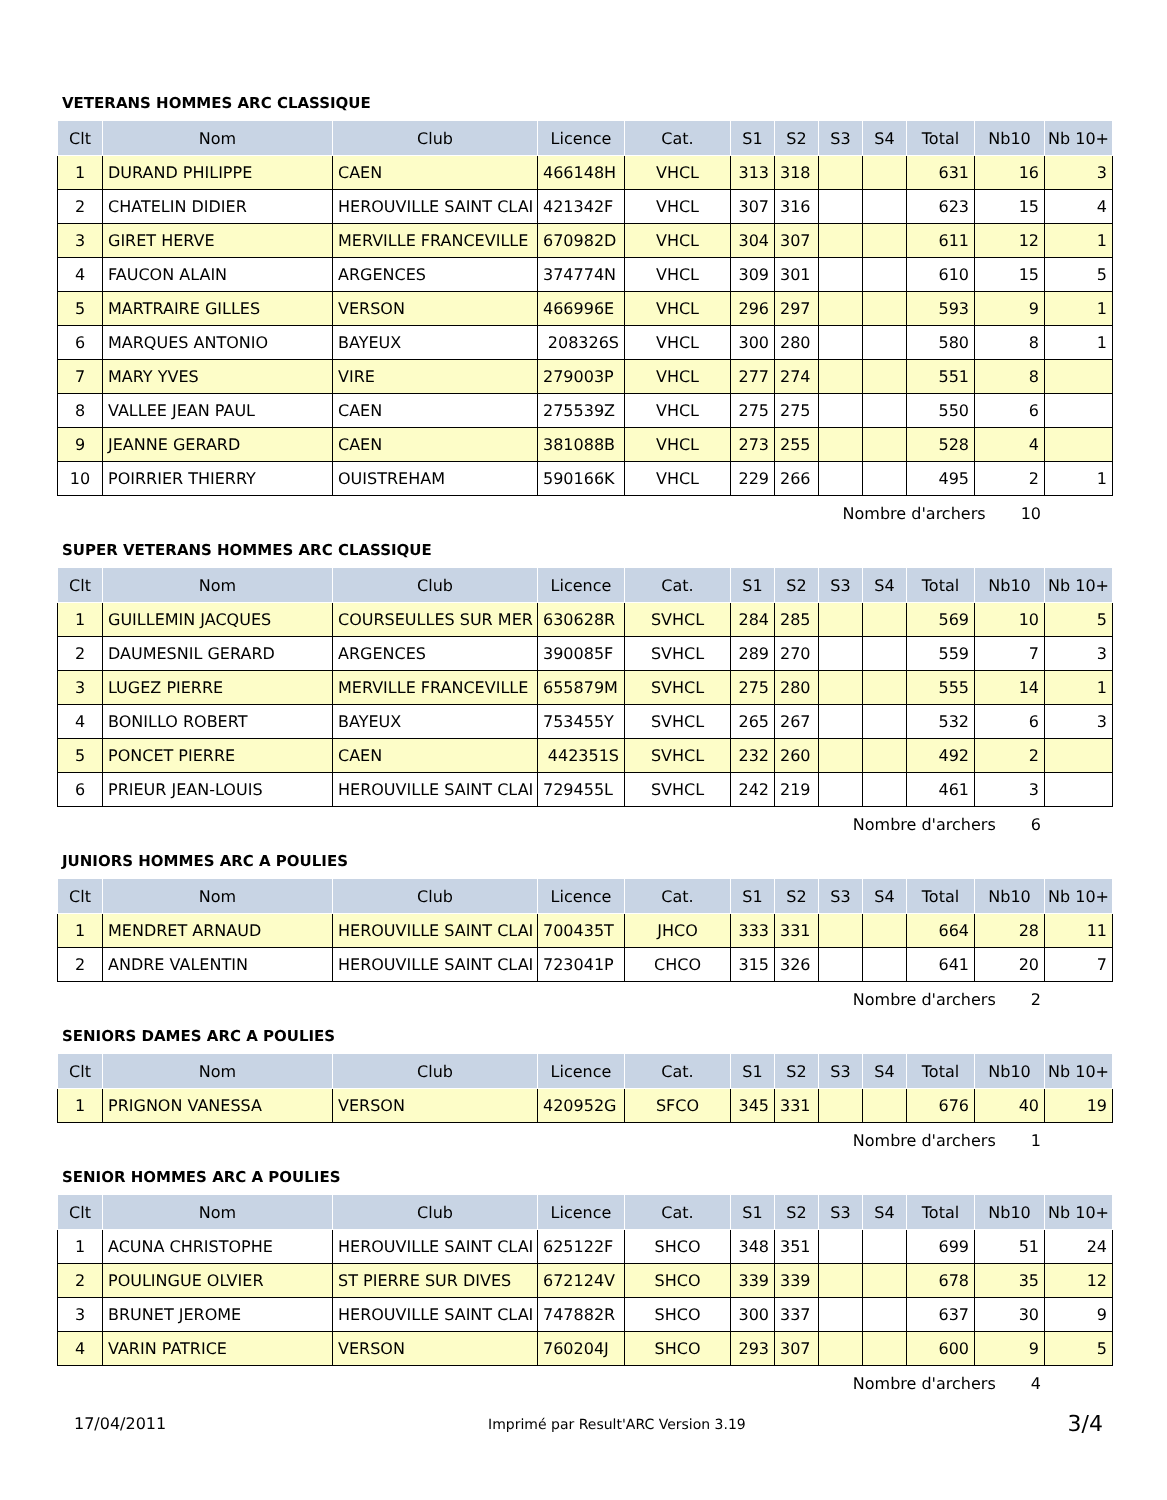VETERANS HOMMES ARC CLASSIQUE
| Clt | Nom | Club | Licence | Cat. | S1 | S2 | S3 | S4 | Total | Nb10 | Nb 10+ |
| --- | --- | --- | --- | --- | --- | --- | --- | --- | --- | --- | --- |
| 1 | DURAND PHILIPPE | CAEN | 466148H | VHCL | 313 | 318 | | | 631 | 16 | 3 |
| 2 | CHATELIN DIDIER | HEROUVILLE SAINT CLAI | 421342F | VHCL | 307 | 316 | | | 623 | 15 | 4 |
| 3 | GIRET HERVE | MERVILLE FRANCEVILLE | 670982D | VHCL | 304 | 307 | | | 611 | 12 | 1 |
| 4 | FAUCON ALAIN | ARGENCES | 374774N | VHCL | 309 | 301 | | | 610 | 15 | 5 |
| 5 | MARTRAIRE GILLES | VERSON | 466996E | VHCL | 296 | 297 | | | 593 | 9 | 1 |
| 6 | MARQUES ANTONIO | BAYEUX | 208326S | VHCL | 300 | 280 | | | 580 | 8 | 1 |
| 7 | MARY YVES | VIRE | 279003P | VHCL | 277 | 274 | | | 551 | 8 | |
| 8 | VALLEE JEAN PAUL | CAEN | 275539Z | VHCL | 275 | 275 | | | 550 | 6 | |
| 9 | JEANNE GERARD | CAEN | 381088B | VHCL | 273 | 255 | | | 528 | 4 | |
| 10 | POIRRIER THIERRY | OUISTREHAM | 590166K | VHCL | 229 | 266 | | | 495 | 2 | 1 |
Nombre d'archers 10
SUPER VETERANS HOMMES ARC CLASSIQUE
| Clt | Nom | Club | Licence | Cat. | S1 | S2 | S3 | S4 | Total | Nb10 | Nb 10+ |
| --- | --- | --- | --- | --- | --- | --- | --- | --- | --- | --- | --- |
| 1 | GUILLEMIN JACQUES | COURSEULLES SUR MER | 630628R | SVHCL | 284 | 285 | | | 569 | 10 | 5 |
| 2 | DAUMESNIL GERARD | ARGENCES | 390085F | SVHCL | 289 | 270 | | | 559 | 7 | 3 |
| 3 | LUGEZ PIERRE | MERVILLE FRANCEVILLE | 655879M | SVHCL | 275 | 280 | | | 555 | 14 | 1 |
| 4 | BONILLO ROBERT | BAYEUX | 753455Y | SVHCL | 265 | 267 | | | 532 | 6 | 3 |
| 5 | PONCET PIERRE | CAEN | 442351S | SVHCL | 232 | 260 | | | 492 | 2 | |
| 6 | PRIEUR JEAN-LOUIS | HEROUVILLE SAINT CLAI | 729455L | SVHCL | 242 | 219 | | | 461 | 3 | |
Nombre d'archers 6
JUNIORS HOMMES ARC A POULIES
| Clt | Nom | Club | Licence | Cat. | S1 | S2 | S3 | S4 | Total | Nb10 | Nb 10+ |
| --- | --- | --- | --- | --- | --- | --- | --- | --- | --- | --- | --- |
| 1 | MENDRET ARNAUD | HEROUVILLE SAINT CLAI | 700435T | JHCO | 333 | 331 | | | 664 | 28 | 11 |
| 2 | ANDRE VALENTIN | HEROUVILLE SAINT CLAI | 723041P | CHCO | 315 | 326 | | | 641 | 20 | 7 |
Nombre d'archers 2
SENIORS DAMES ARC A POULIES
| Clt | Nom | Club | Licence | Cat. | S1 | S2 | S3 | S4 | Total | Nb10 | Nb 10+ |
| --- | --- | --- | --- | --- | --- | --- | --- | --- | --- | --- | --- |
| 1 | PRIGNON VANESSA | VERSON | 420952G | SFCO | 345 | 331 | | | 676 | 40 | 19 |
Nombre d'archers 1
SENIOR HOMMES ARC A POULIES
| Clt | Nom | Club | Licence | Cat. | S1 | S2 | S3 | S4 | Total | Nb10 | Nb 10+ |
| --- | --- | --- | --- | --- | --- | --- | --- | --- | --- | --- | --- |
| 1 | ACUNA CHRISTOPHE | HEROUVILLE SAINT CLAI | 625122F | SHCO | 348 | 351 | | | 699 | 51 | 24 |
| 2 | POULINGUE OLVIER | ST PIERRE SUR DIVES | 672124V | SHCO | 339 | 339 | | | 678 | 35 | 12 |
| 3 | BRUNET JEROME | HEROUVILLE SAINT CLAI | 747882R | SHCO | 300 | 337 | | | 637 | 30 | 9 |
| 4 | VARIN PATRICE | VERSON | 760204J | SHCO | 293 | 307 | | | 600 | 9 | 5 |
Nombre d'archers 4
17/04/2011 Imprimé par Result'ARC Version 3.19 3/4